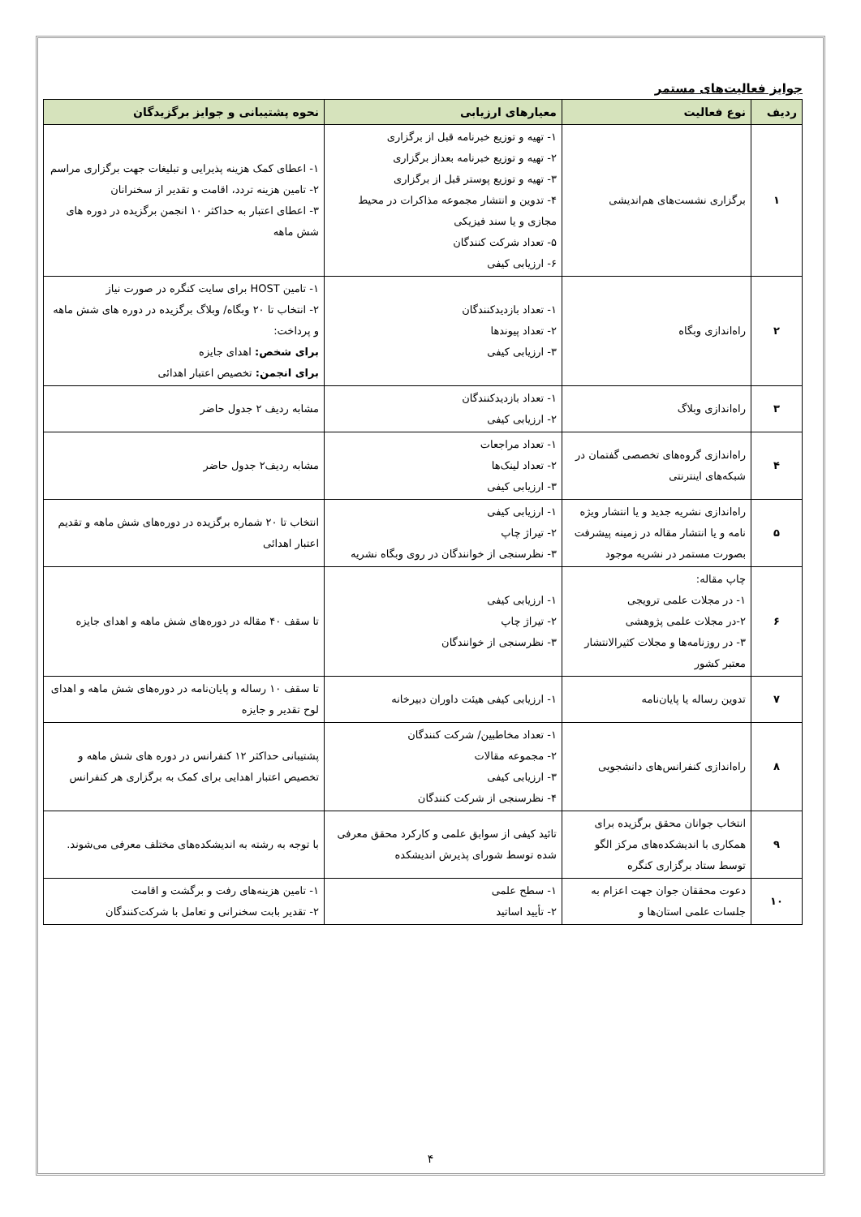جوایز فعالیت‌های مستمر
| ردیف | نوع فعالیت | معیارهای ارزیابی | نحوه پشتیبانی و جوایز برگزیدگان |
| --- | --- | --- | --- |
| ۱ | برگزاری نشست‌های هم‌اندیشی | ۱- تهیه و توزیع خبرنامه قبل از برگزاری ۲- تهیه و توزیع خبرنامه بعداز برگزاری ۳- تهیه و توزیع پوستر قبل از برگزاری ۴- تدوین و انتشار مجموعه مذاکرات در محیط مجازی و یا سند فیزیکی ۵- تعداد شرکت کنندگان ۶- ارزیابی کیفی | ۱- اعطای کمک هزینه پذیرایی و تبلیغات جهت برگزاری مراسم ۲- تامین هزینه تردد، اقامت و تقدیر از سخنرانان ۳- اعطای اعتبار به حداکثر ۱۰ انجمن برگزیده در دوره های شش ماهه |
| ۲ | راه‌اندازی وبگاه | ۱- تعداد بازدیدکنندگان ۲- تعداد پیوندها ۳- ارزیابی کیفی | ۱- تامین HOST برای سایت کنگره در صورت نیاز ۲- انتخاب تا ۲۰ وبگاه/ وبلاگ برگزیده در دوره های شش ماهه و پرداخت: برای شخص: اهدای جایزه برای انجمن: تخصیص اعتبار اهدائی |
| ۳ | راه‌اندازی وبلاگ | ۱- تعداد بازدیدکنندگان ۲- ارزیابی کیفی | مشابه ردیف ۲ جدول حاضر |
| ۴ | راه‌اندازی گروه‌های تخصصی گفتمان در شبکه‌های اینترنتی | ۱- تعداد مراجعات ۲- تعداد لینک‌ها ۳- ارزیابی کیفی | مشابه ردیف۲ جدول حاضر |
| ۵ | راه‌اندازی نشریه جدید و یا انتشار ویژه نامه و یا انتشار مقاله در زمینه پیشرفت بصورت مستمر در نشریه موجود | ۱- ارزیابی کیفی ۲- تیراژ چاپ ۳- نظرسنجی از خوانندگان در روی وبگاه نشریه | انتخاب تا ۲۰ شماره برگزیده در دوره‌های شش ماهه و تقدیم اعتبار اهدائی |
| ۶ | چاپ مقاله: ۱- در مجلات علمی ترویجی ۲-در مجلات علمی پژوهشی ۳- در روزنامه‌ها و مجلات کثیرالانتشار معتبر کشور | ۱- ارزیابی کیفی ۲- تیراژ چاپ ۳- نظرسنجی از خوانندگان | تا سقف ۴۰ مقاله در دوره‌های شش ماهه و اهدای جایزه |
| ۷ | تدوین رساله یا پایان‌نامه | ۱- ارزیابی کیفی هیئت داوران دبیرخانه | تا سقف ۱۰ رساله و پایان‌نامه در دوره‌های شش ماهه و اهدای لوح تقدیر و جایزه |
| ۸ | راه‌اندازی کنفرانس‌های دانشجویی | ۱- تعداد مخاطبین/ شرکت کنندگان ۲- مجموعه مقالات ۳- ارزیابی کیفی ۴- نظرسنجی از شرکت کنندگان | پشتیبانی حداکثر ۱۲ کنفرانس در دوره های شش ماهه و تخصیص اعتبار اهدایی برای کمک به برگزاری هر کنفرانس |
| ۹ | انتخاب جوانان محقق برگزیده برای همکاری با اندیشکده‌های مرکز الگو توسط ستاد برگزاری کنگره | تائید کیفی از سوابق علمی و کارکرد محقق معرفی شده توسط شورای پذیرش اندیشکده | با توجه به رشته به اندیشکده‌های مختلف معرفی می‌شوند. |
| ۱۰ | دعوت محققان جوان جهت اعزام به جلسات علمی استان‌ها و | ۱- سطح علمی ۲- تأیید اساتید | ۱- تامین هزینه‌های رفت و برگشت و اقامت ۲- تقدیر بابت سخنرانی و تعامل با شرکت‌کنندگان |
۴